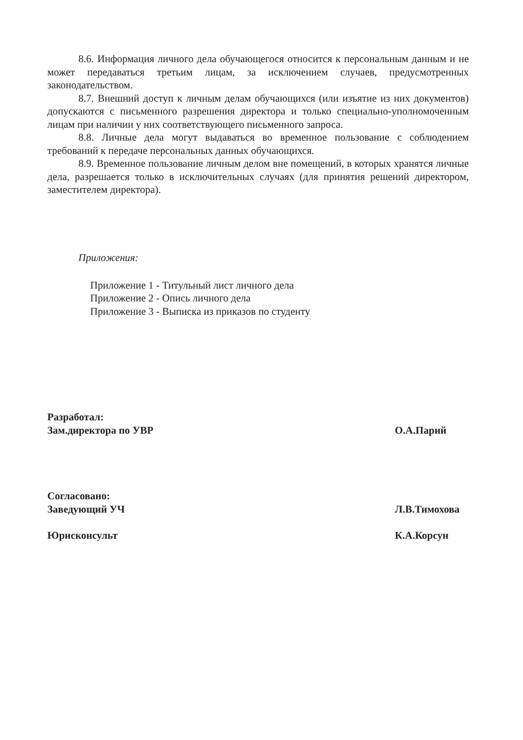8.6. Информация личного дела обучающегося относится к персональным данным и не может передаваться третьим лицам, за исключением случаев, предусмотренных законодательством.
8.7. Внешний доступ к личным делам обучающихся (или изъятие из них документов) допускаются с письменного разрешения директора и только специально-уполномоченным лицам при наличии у них соответствующего письменного запроса.
8.8. Личные дела могут выдаваться во временное пользование с соблюдением требований к передаче персональных данных обучающихся.
8.9. Временное пользование личным делом вне помещений, в которых хранятся личные дела, разрешается только в исключительных случаях (для принятия решений директором, заместителем директора).
Приложения:
Приложение 1 - Титульный лист личного дела
Приложение 2 - Опись личного дела
Приложение 3 - Выписка из приказов по студенту
Разработал:
Зам.директора по УВР О.А.Парий
Согласовано:
Заведующий УЧ Л.В.Тимохова
Юрисконсульт К.А.Корсун